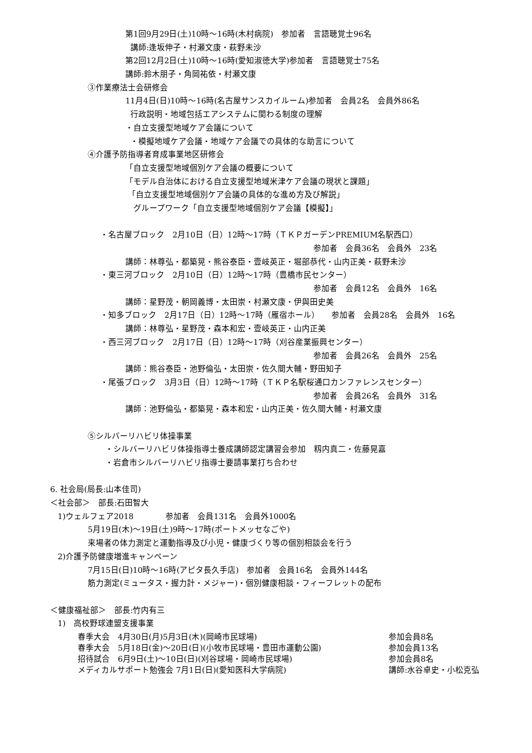第1回9月29日(土)10時～16時(木村病院)　参加者　言語聴覚士96名
講師:逢坂伸子・村瀬文康・萩野未沙
第2回12月2日(土)10時～16時(愛知淑徳大学)参加者　言語聴覚士75名
講師:鈴木朋子・角岡祐依・村瀬文康
③作業療法士会研修会
11月4日(日)10時～16時(名古屋サンスカイルーム)参加者　会員2名　会員外86名
行政説明・地域包括エアシステムに関わる制度の理解
・自立支援型地域ケア会議について
・模擬地域ケア会議・地域ケア会議での具体的な助言について
④介護予防指導者育成事業地区研修会
「自立支援型地域個別ケア会議の概要について
「モデル自治体における自立支援型地域米津ケア会議の現状と課題」
「自立支援型地域個別ケア会議の具体的な進め方及び解説」
　グループワーク「自立支援型地域個別ケア会議【模擬】」
・名古屋ブロック　2月10日（日）12時～17時（ＴＫＰガーデンPREMIUM名駅西口）
参加者　会員36名　会員外　23名
講師：林尊弘・都築晃・熊谷泰臣・壹岐英正・堀部恭代・山内正美・萩野未沙
・東三河ブロック　2月10日（日）12時～17時（豊橋市民センター）
参加者　会員12名　会員外　16名
講師：星野茂・朝岡義博・太田崇・村瀬文康・伊與田史美
・知多ブロック　2月17日（日）12時～17時（雁宿ホール）　　参加者　会員28名　会員外　16名
講師：林尊弘・星野茂・森本和宏・壹岐英正・山内正美
・西三河ブロック　2月17日（日）12時～17時（刈谷産業振興センター）
参加者　会員26名　会員外　25名
講師：熊谷泰臣・池野倫弘・太田崇・佐久間大輔・野田知子
・尾張ブロック　3月3日（日）12時～17時（ＴＫＰ名駅桜通口カンファレンスセンター）
参加者　会員26名　会員外　31名
講師：池野倫弘・都築晃・森本和宏・山内正美・佐久間大輔・村瀬文康
⑤シルバーリハビリ体操事業
・シルバーリハビリ体操指導士養成講師認定講習会参加　籾内真二・佐藤晃嘉
・岩倉市シルバーリハビリ指導士要請事業打ち合わせ
6. 社会局(局長:山本佳司)
＜社会部＞　部長:石田智大
1)ウェルフェア2018　　　　参加者　会員131名　会員外1000名
5月19日(木)～19日(土)9時～17時(ポートメッセなごや)
来場者の体力測定と運動指導及び小児・健康づくり等の個別相談会を行う
2)介護予防健康増進キャンペーン
7月15日(日)10時～16時(アピタ長久手店)　参加者　会員16名　会員外144名
筋力測定(ミュータス・握力計・メジャー)・個別健康相談・フィーフレットの配布
＜健康福祉部＞　部長:竹内有三
1)　高校野球連盟支援事業
春季大会　4月30日(月)5月3日(木)(岡崎市民球場) 参加会員8名
春季大会　5月18日(金)～20日(日)(小牧市民球場・豊田市運動公園) 参加会員13名
招待試合　6月9日(土)～10日(日)(刈谷球場・岡崎市民球場) 参加会員8名
メディカルサポート勉強会 7月1日(日)(愛知医科大学病院) 講師:水谷卓史・小松克弘